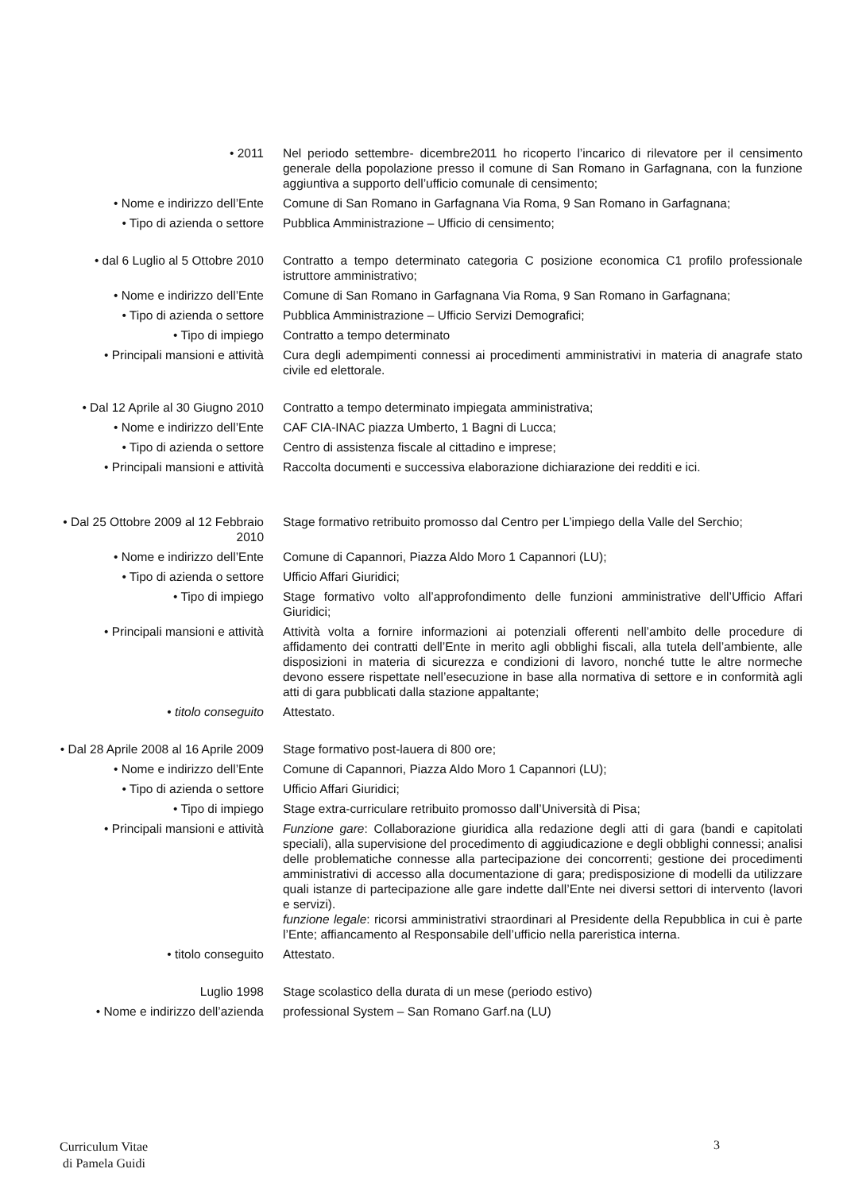• 2011 Nel periodo settembre- dicembre2011 ho ricoperto l’incarico di rilevatore per il censimento generale della popolazione presso il comune di San Romano in Garfagnana, con la funzione aggiuntiva a supporto dell’ufficio comunale di censimento;
• Nome e indirizzo dell’Ente Comune di San Romano in Garfagnana Via Roma, 9 San Romano in Garfagnana;
• Tipo di azienda o settore Pubblica Amministrazione – Ufficio di censimento;
• dal 6 Luglio al 5 Ottobre 2010
Contratto a tempo determinato categoria C posizione economica C1 profilo professionale istruttore amministrativo;
• Nome e indirizzo dell’Ente Comune di San Romano in Garfagnana Via Roma, 9 San Romano in Garfagnana;
• Tipo di azienda o settore Pubblica Amministrazione – Ufficio Servizi Demografici;
• Tipo di impiego Contratto a tempo determinato
• Principali mansioni e attività
Cura degli adempimenti connessi ai procedimenti amministrativi in materia di anagrafe stato civile ed elettorale.
• Dal 12 Aprile al 30 Giugno 2010
Contratto a tempo determinato impiegata amministrativa;
• Nome e indirizzo dell’Ente CAF CIA-INAC piazza Umberto, 1 Bagni di Lucca;
• Tipo di azienda o settore Centro di assistenza fiscale al cittadino e imprese;
• Principali mansioni e attività
Raccolta documenti e successiva elaborazione dichiarazione dei redditi e ici.
• Dal 25 Ottobre 2009 al 12 Febbraio 2010
Stage formativo retribuito promosso dal Centro per L’impiego della Valle del Serchio;
• Nome e indirizzo dell’Ente Comune di Capannori, Piazza Aldo Moro 1 Capannori (LU);
• Tipo di azienda o settore Ufficio Affari Giuridici;
• Tipo di impiego Stage formativo volto all’approfondimento delle funzioni amministrative dell’Ufficio Affari Giuridici;
• Principali mansioni e attività
Attività volta a fornire informazioni ai potenziali offerenti nell’ambito delle procedure di affidamento dei contratti dell’Ente in merito agli obblighi fiscali, alla tutela dell’ambiente, alle disposizioni in materia di sicurezza e condizioni di lavoro, nonché tutte le altre normeche devono essere rispettate nell’esecuzione in base alla normativa di settore e in conformità agli atti di gara pubblicati dalla stazione appaltante;
• titolo conseguito Attestato.
• Dal 28 Aprile 2008 al 16 Aprile 2009
Stage formativo post-lauera di 800 ore;
• Nome e indirizzo dell’Ente Comune di Capannori, Piazza Aldo Moro 1 Capannori (LU);
• Tipo di azienda o settore Ufficio Affari Giuridici;
• Tipo di impiego Stage extra-curriculare retribuito promosso dall’Università di Pisa;
• Principali mansioni e attività
Funzione gare: Collaborazione giuridica alla redazione degli atti di gara (bandi e capitolati speciali), alla supervisione del procedimento di aggiudicazione e degli obblighi connessi; analisi delle problematiche connesse alla partecipazione dei concorrenti; gestione dei procedimenti amministrativi di accesso alla documentazione di gara; predisposizione di modelli da utilizzare quali istanze di partecipazione alle gare indette dall’Ente nei diversi settori di intervento (lavori e servizi).
funzione legale: ricorsi amministrativi straordinari al Presidente della Repubblica in cui è parte l’Ente; affiancamento al Responsabile dell’ufficio nella pareristica interna.
• titolo conseguito Attestato.
Luglio 1998 Stage scolastico della durata di un mese (periodo estivo)
• Nome e indirizzo dell’azienda
professional System – San Romano Garf.na (LU)
Curriculum Vitae
di Pamela Guidi
3